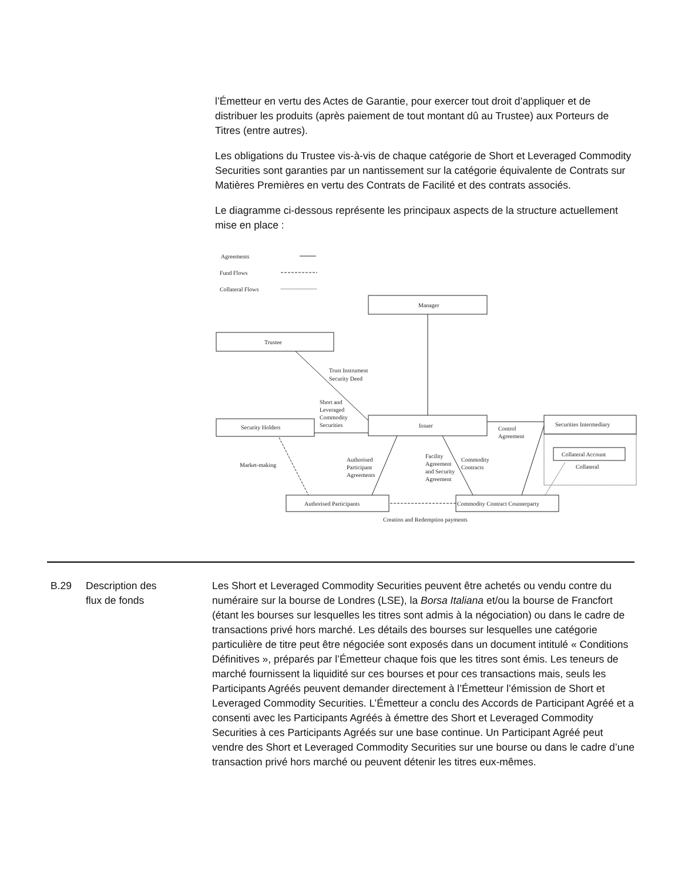l’Émetteur en vertu des Actes de Garantie, pour exercer tout droit d’appliquer et de distribuer les produits (après paiement de tout montant dû au Trustee) aux Porteurs de Titres (entre autres).
Les obligations du Trustee vis-à-vis de chaque catégorie de Short et Leveraged Commodity Securities sont garanties par un nantissement sur la catégorie équivalente de Contrats sur Matières Premières en vertu des Contrats de Facilité et des contrats associés.
Le diagramme ci-dessous représente les principaux aspects de la structure actuellement mise en place :
Agreements
Fund Flows
Collateral Flows
Manager
Trustee
Issuer
Security Holders
Securities Intermediary
Collateral Account
Collateral
Authorised Participants
Commodity Contract Counterparty
Trust Instrument
Security Deed
Short and
Leveraged
Commodity
Securities
Control
Agreement
Market-making
Authorised
Participant
Agreements
Facility
Agreement
and Security
Agreement
Commodity
Contracts
Creation and Redemption payments
B.29 Description des
flux de fonds
Les Short et Leveraged Commodity Securities peuvent être achetés ou vendu contre du numéraire sur la bourse de Londres (LSE), la Borsa Italiana et/ou la bourse de Francfort (étant les bourses sur lesquelles les titres sont admis à la négociation) ou dans le cadre de transactions privé hors marché. Les détails des bourses sur lesquelles une catégorie particulière de titre peut être négociée sont exposés dans un document intitulé « Conditions Définitives », préparés par l’Émetteur chaque fois que les titres sont émis. Les teneurs de marché fournissent la liquidité sur ces bourses et pour ces transactions mais, seuls les Participants Agréés peuvent demander directement à l’Émetteur l’émission de Short et Leveraged Commodity Securities. L’Émetteur a conclu des Accords de Participant Agréé et a consenti avec les Participants Agréés à émettre des Short et Leveraged Commodity Securities à ces Participants Agréés sur une base continue. Un Participant Agréé peut vendre des Short et Leveraged Commodity Securities sur une bourse ou dans le cadre d’une transaction privé hors marché ou peuvent détenir les titres eux-mêmes.